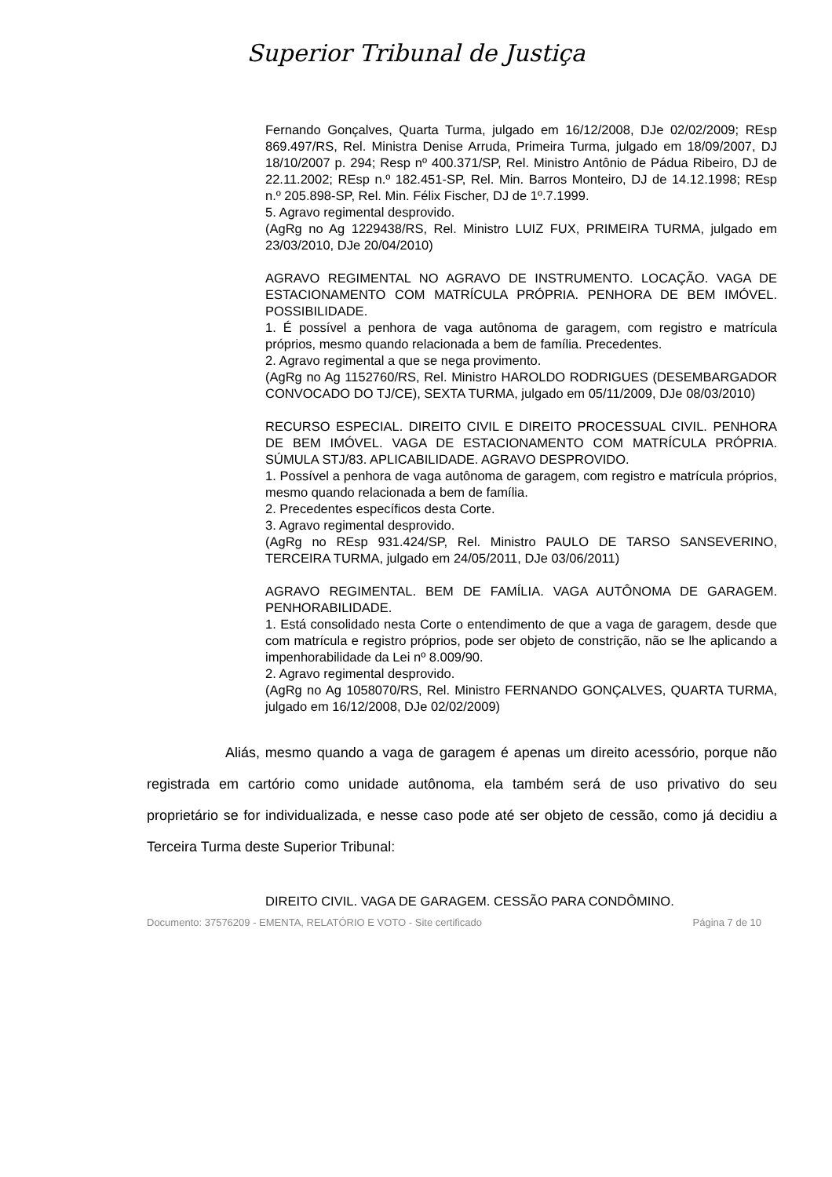Superior Tribunal de Justiça
Fernando Gonçalves, Quarta Turma, julgado em 16/12/2008, DJe 02/02/2009; REsp 869.497/RS, Rel. Ministra Denise Arruda, Primeira Turma, julgado em 18/09/2007, DJ 18/10/2007 p. 294; Resp nº 400.371/SP, Rel. Ministro Antônio de Pádua Ribeiro, DJ de 22.11.2002; REsp n.º 182.451-SP, Rel. Min. Barros Monteiro, DJ de 14.12.1998; REsp n.º 205.898-SP, Rel. Min. Félix Fischer, DJ de 1º.7.1999.
5. Agravo regimental desprovido.
(AgRg no Ag 1229438/RS, Rel. Ministro LUIZ FUX, PRIMEIRA TURMA, julgado em 23/03/2010, DJe 20/04/2010)
AGRAVO REGIMENTAL NO AGRAVO DE INSTRUMENTO. LOCAÇÃO. VAGA DE ESTACIONAMENTO COM MATRÍCULA PRÓPRIA. PENHORA DE BEM IMÓVEL. POSSIBILIDADE.
1. É possível a penhora de vaga autônoma de garagem, com registro e matrícula próprios, mesmo quando relacionada a bem de família. Precedentes.
2. Agravo regimental a que se nega provimento.
(AgRg no Ag 1152760/RS, Rel. Ministro HAROLDO RODRIGUES (DESEMBARGADOR CONVOCADO DO TJ/CE), SEXTA TURMA, julgado em 05/11/2009, DJe 08/03/2010)
RECURSO ESPECIAL. DIREITO CIVIL E DIREITO PROCESSUAL CIVIL. PENHORA DE BEM IMÓVEL. VAGA DE ESTACIONAMENTO COM MATRÍCULA PRÓPRIA. SÚMULA STJ/83. APLICABILIDADE. AGRAVO DESPROVIDO.
1. Possível a penhora de vaga autônoma de garagem, com registro e matrícula próprios, mesmo quando relacionada a bem de família.
2. Precedentes específicos desta Corte.
3. Agravo regimental desprovido.
(AgRg no REsp 931.424/SP, Rel. Ministro PAULO DE TARSO SANSEVERINO, TERCEIRA TURMA, julgado em 24/05/2011, DJe 03/06/2011)
AGRAVO REGIMENTAL. BEM DE FAMÍLIA. VAGA AUTÔNOMA DE GARAGEM. PENHORABILIDADE.
1. Está consolidado nesta Corte o entendimento de que a vaga de garagem, desde que com matrícula e registro próprios, pode ser objeto de constrição, não se lhe aplicando a impenhorabilidade da Lei nº 8.009/90.
2. Agravo regimental desprovido.
(AgRg no Ag 1058070/RS, Rel. Ministro FERNANDO GONÇALVES, QUARTA TURMA, julgado em 16/12/2008, DJe 02/02/2009)
Aliás, mesmo quando a vaga de garagem é apenas um direito acessório, porque não registrada em cartório como unidade autônoma, ela também será de uso privativo do seu proprietário se for individualizada, e nesse caso pode até ser objeto de cessão, como já decidiu a Terceira Turma deste Superior Tribunal:
DIREITO CIVIL. VAGA DE GARAGEM. CESSÃO PARA CONDÔMINO.
Documento: 37576209 - EMENTA, RELATÓRIO E VOTO - Site certificado Página 7 de 10